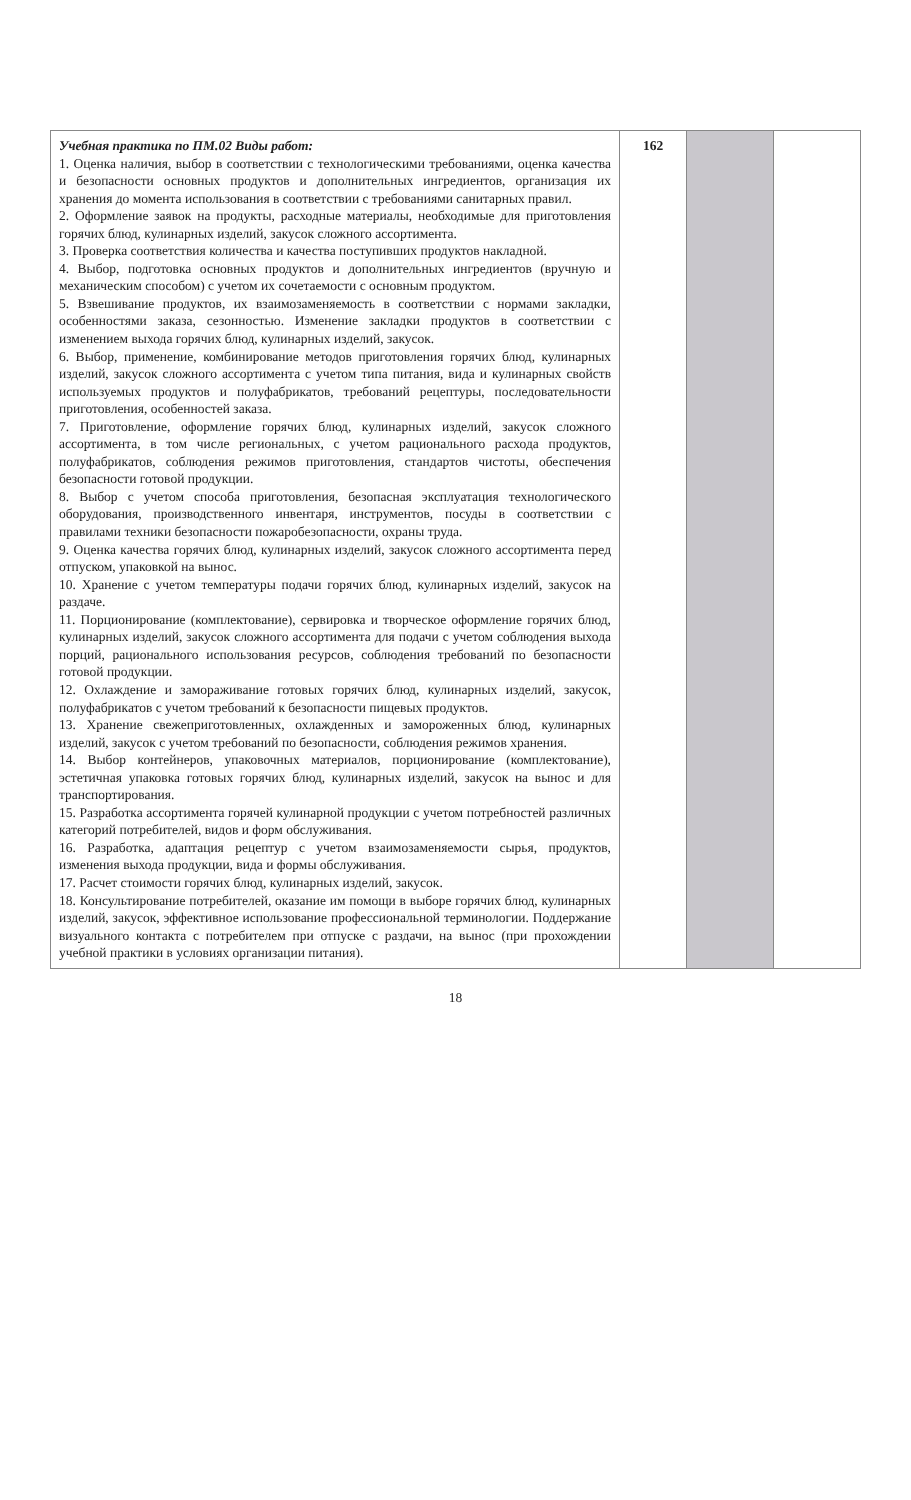| Учебная практика по ПМ.02 Виды работ: 1. Оценка наличия, выбор в соответствии с технологическими требованиями, оценка качества и безопасности основных продуктов и дополнительных ингредиентов, организация их хранения до момента использования в соответствии с требованиями санитарных правил. 2. Оформление заявок на продукты, расходные материалы, необходимые для приготовления горячих блюд, кулинарных изделий, закусок сложного ассортимента. 3. Проверка соответствия количества и качества поступивших продуктов накладной. 4. Выбор, подготовка основных продуктов и дополнительных ингредиентов (вручную и механическим способом) с учетом их сочетаемости с основным продуктом. 5. Взвешивание продуктов, их взаимозаменяемость в соответствии с нормами закладки, особенностями заказа, сезонностью. Изменение закладки продуктов в соответствии с изменением выхода горячих блюд, кулинарных изделий, закусок. 6. Выбор, применение, комбинирование методов приготовления горячих блюд, кулинарных изделий, закусок сложного ассортимента с учетом типа питания, вида и кулинарных свойств используемых продуктов и полуфабрикатов, требований рецептуры, последовательности приготовления, особенностей заказа. 7. Приготовление, оформление горячих блюд, кулинарных изделий, закусок сложного ассортимента, в том числе региональных, с учетом рационального расхода продуктов, полуфабрикатов, соблюдения режимов приготовления, стандартов чистоты, обеспечения безопасности готовой продукции. 8. Выбор с учетом способа приготовления, безопасная эксплуатация технологического оборудования, производственного инвентаря, инструментов, посуды в соответствии с правилами техники безопасности пожаробезопасности, охраны труда. 9. Оценка качества горячих блюд, кулинарных изделий, закусок сложного ассортимента перед отпуском, упаковкой на вынос. 10. Хранение с учетом температуры подачи горячих блюд, кулинарных изделий, закусок на раздаче. 11. Порционирование (комплектование), сервировка и творческое оформление горячих блюд, кулинарных изделий, закусок сложного ассортимента для подачи с учетом соблюдения выхода порций, рационального использования ресурсов, соблюдения требований по безопасности готовой продукции. 12. Охлаждение и замораживание готовых горячих блюд, кулинарных изделий, закусок, полуфабрикатов с учетом требований к безопасности пищевых продуктов. 13. Хранение свежеприготовленных, охлажденных и замороженных блюд, кулинарных изделий, закусок с учетом требований по безопасности, соблюдения режимов хранения. 14. Выбор контейнеров, упаковочных материалов, порционирование (комплектование), эстетичная упаковка готовых горячих блюд, кулинарных изделий, закусок на вынос и для транспортирования. 15. Разработка ассортимента горячей кулинарной продукции с учетом потребностей различных категорий потребителей, видов и форм обслуживания. 16. Разработка, адаптация рецептур с учетом взаимозаменяемости сырья, продуктов, изменения выхода продукции, вида и формы обслуживания. 17. Расчет стоимости горячих блюд, кулинарных изделий, закусок. 18. Консультирование потребителей, оказание им помощи в выборе горячих блюд, кулинарных изделий, закусок, эффективное использование профессиональной терминологии. Поддержание визуального контакта с потребителем при отпуске с раздачи, на вынос (при прохождении учебной практики в условиях организации питания). | 162 | | |
18